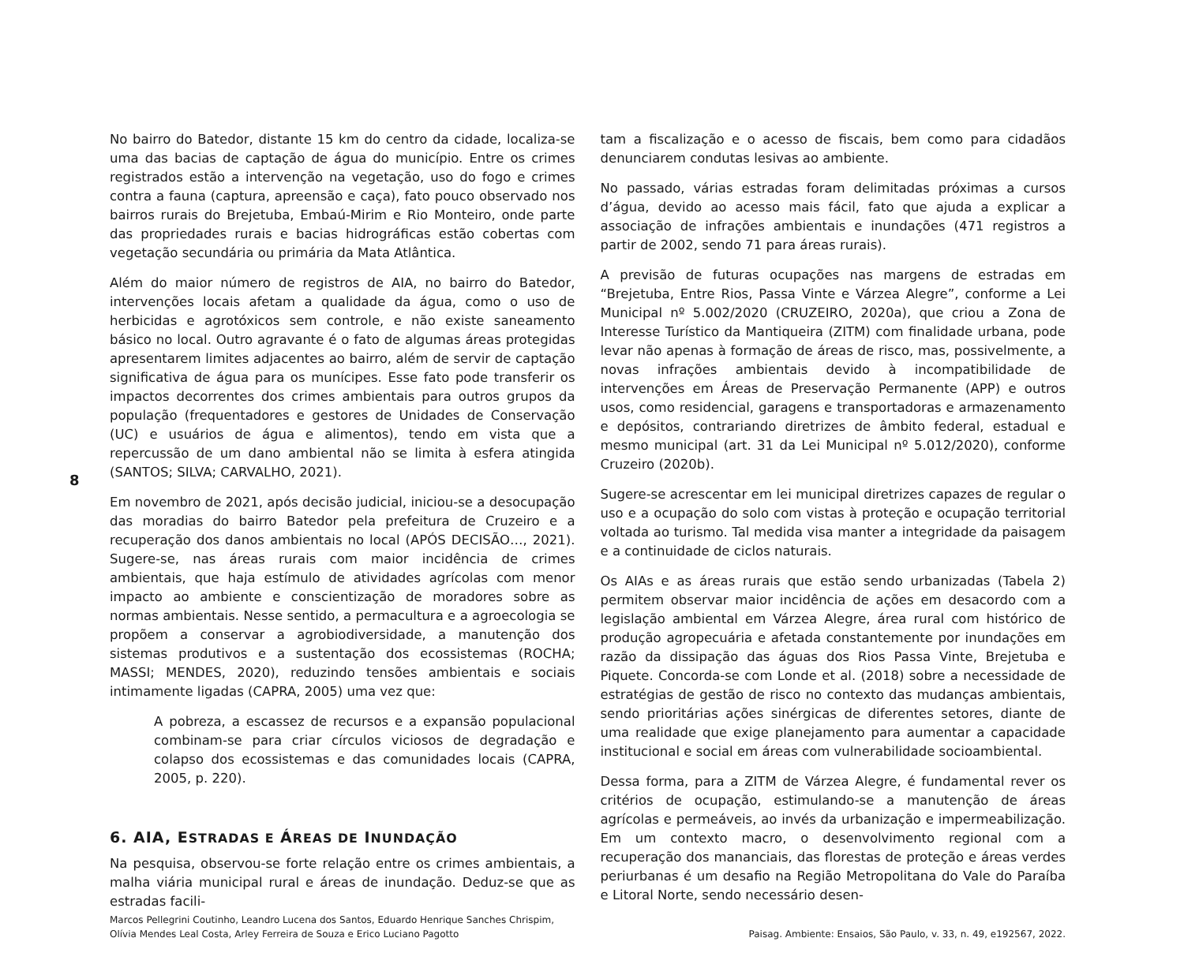8
No bairro do Batedor, distante 15 km do centro da cidade, localiza-se uma das bacias de captação de água do município. Entre os crimes registrados estão a intervenção na vegetação, uso do fogo e crimes contra a fauna (captura, apreensão e caça), fato pouco observado nos bairros rurais do Brejetuba, Embaú-Mirim e Rio Monteiro, onde parte das propriedades rurais e bacias hidrográficas estão cobertas com vegetação secundária ou primária da Mata Atlântica.
Além do maior número de registros de AIA, no bairro do Batedor, intervenções locais afetam a qualidade da água, como o uso de herbicidas e agrotóxicos sem controle, e não existe saneamento básico no local. Outro agravante é o fato de algumas áreas protegidas apresentarem limites adjacentes ao bairro, além de servir de captação significativa de água para os munícipes. Esse fato pode transferir os impactos decorrentes dos crimes ambientais para outros grupos da população (frequentadores e gestores de Unidades de Conservação (UC) e usuários de água e alimentos), tendo em vista que a repercussão de um dano ambiental não se limita à esfera atingida (SANTOS; SILVA; CARVALHO, 2021).
Em novembro de 2021, após decisão judicial, iniciou-se a desocupação das moradias do bairro Batedor pela prefeitura de Cruzeiro e a recuperação dos danos ambientais no local (APÓS DECISÃO…, 2021). Sugere-se, nas áreas rurais com maior incidência de crimes ambientais, que haja estímulo de atividades agrícolas com menor impacto ao ambiente e conscientização de moradores sobre as normas ambientais. Nesse sentido, a permacultura e a agroecologia se propõem a conservar a agrobiodiversidade, a manutenção dos sistemas produtivos e a sustentação dos ecossistemas (ROCHA; MASSI; MENDES, 2020), reduzindo tensões ambientais e sociais intimamente ligadas (CAPRA, 2005) uma vez que:
A pobreza, a escassez de recursos e a expansão populacional combinam-se para criar círculos viciosos de degradação e colapso dos ecossistemas e das comunidades locais (CAPRA, 2005, p. 220).
6. AIA, ESTRADAS E ÁREAS DE INUNDAÇÃO
Na pesquisa, observou-se forte relação entre os crimes ambientais, a malha viária municipal rural e áreas de inundação. Deduz-se que as estradas facili-
tam a fiscalização e o acesso de fiscais, bem como para cidadãos denunciarem condutas lesivas ao ambiente.
No passado, várias estradas foram delimitadas próximas a cursos d’água, devido ao acesso mais fácil, fato que ajuda a explicar a associação de infrações ambientais e inundações (471 registros a partir de 2002, sendo 71 para áreas rurais).
A previsão de futuras ocupações nas margens de estradas em “Brejetuba, Entre Rios, Passa Vinte e Várzea Alegre”, conforme a Lei Municipal nº 5.002/2020 (CRUZEIRO, 2020a), que criou a Zona de Interesse Turístico da Mantiqueira (ZITM) com finalidade urbana, pode levar não apenas à formação de áreas de risco, mas, possivelmente, a novas infrações ambientais devido à incompatibilidade de intervenções em Áreas de Preservação Permanente (APP) e outros usos, como residencial, garagens e transportadoras e armazenamento e depósitos, contrariando diretrizes de âmbito federal, estadual e mesmo municipal (art. 31 da Lei Municipal nº 5.012/2020), conforme Cruzeiro (2020b).
Sugere-se acrescentar em lei municipal diretrizes capazes de regular o uso e a ocupação do solo com vistas à proteção e ocupação territorial voltada ao turismo. Tal medida visa manter a integridade da paisagem e a continuidade de ciclos naturais.
Os AIAs e as áreas rurais que estão sendo urbanizadas (Tabela 2) permitem observar maior incidência de ações em desacordo com a legislação ambiental em Várzea Alegre, área rural com histórico de produção agropecuária e afetada constantemente por inundações em razão da dissipação das águas dos Rios Passa Vinte, Brejetuba e Piquete. Concorda-se com Londe et al. (2018) sobre a necessidade de estratégias de gestão de risco no contexto das mudanças ambientais, sendo prioritárias ações sinérgicas de diferentes setores, diante de uma realidade que exige planejamento para aumentar a capacidade institucional e social em áreas com vulnerabilidade socioambiental.
Dessa forma, para a ZITM de Várzea Alegre, é fundamental rever os critérios de ocupação, estimulando-se a manutenção de áreas agrícolas e permeáveis, ao invés da urbanização e impermeabilização. Em um contexto macro, o desenvolvimento regional com a recuperação dos mananciais, das florestas de proteção e áreas verdes periurbanas é um desafio na Região Metropolitana do Vale do Paraíba e Litoral Norte, sendo necessário desen-
Marcos Pellegrini Coutinho, Leandro Lucena dos Santos, Eduardo Henrique Sanches Chrispim,
Olívia Mendes Leal Costa, Arley Ferreira de Souza e Erico Luciano Pagotto
Paisag. Ambiente: Ensaios, São Paulo, v. 33, n. 49, e192567, 2022.